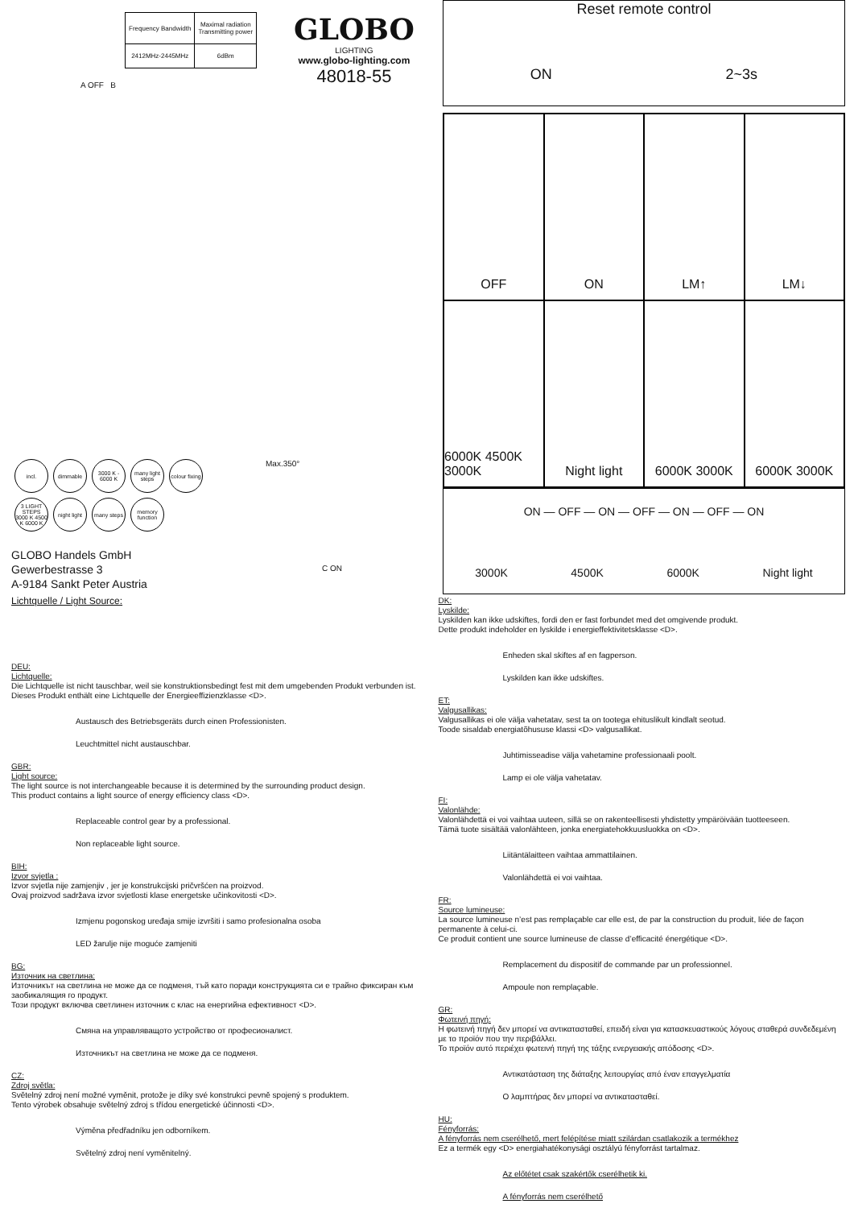| Frequency Bandwidth | Maximal radiation Transmitting power |
| 2412MHz-2445MHz | 6dBm |
GLOBO
LIGHTING
www.globo-lighting.com
48018-55
A OFF B
Max.350°
incl. dimmable 3000 K - 6000 K many light steps colour fixing 3 LIGHT STEPS 3000 K 4500 K 6000 K night light many steps memory function
C ON
GLOBO Handels GmbH
Gewerbestrasse 3
A-9184 Sankt Peter Austria
Reset remote control
ON 2~3s
OFF
ON
LM↑
LM↓
6000K 4500K 3000K
Night light
6000K 3000K
6000K 3000K
ON — OFF — ON — OFF — ON — OFF — ON
3000K 4500K 6000K Night light
Lichtquelle / Light Source:
DEU:
Lichtquelle:
Die Lichtquelle ist nicht tauschbar, weil sie konstruktionsbedingt fest mit dem umgebenden Produkt verbunden ist.
Dieses Produkt enthält eine Lichtquelle der Energieeffizienzklasse <D>.
Austausch des Betriebsgeräts durch einen Professionisten.
Leuchtmittel nicht austauschbar.
GBR:
Light source:
The light source is not interchangeable because it is determined by the surrounding product design.
This product contains a light source of energy efficiency class <D>.
Replaceable control gear by a professional.
Non replaceable light source.
BIH:
Izvor svjetla :
Izvor svjetla nije zamjenjiv , jer je konstrukcijski pričvršćen na proizvod.
Ovaj proizvod sadržava izvor svjetlosti klase energetske učinkovitosti <D>.
Izmjenu pogonskog uređaja smije izvršiti i samo profesionalna osoba
LED žarulje nije moguće zamjeniti
BG:
Източник на светлина:
Източникът на светлина не може да се подменя, тъй като поради конструкцията си е трайно фиксиран към заобикалящия го продукт.
Този продукт включва светлинен източник с клас на енергийна ефективност <D>.
Смяна на управляващото устройство от професионалист.
Източникът на светлина не може да се подменя.
CZ:
Zdroj světla:
Světelný zdroj není možné vyměnit, protože je díky své konstrukci pevně spojený s produktem.
Tento výrobek obsahuje světelný zdroj s třídou energetické účinnosti <D>.
Výměna předřadníku jen odborníkem.
Světelný zdroj není vyměnitelný.
DK:
Lyskilde:
Lyskilden kan ikke udskiftes, fordi den er fast forbundet med det omgivende produkt.
Dette produkt indeholder en lyskilde i energieffektivitetsklasse <D>.
Enheden skal skiftes af en fagperson.
Lyskilden kan ikke udskiftes.
ET:
Valgusallikas:
Valgusallikas ei ole välja vahetatav, sest ta on tootega ehituslikult kindlalt seotud.
Toode sisaldab energiatõhususe klassi <D> valgusallikat.
Juhtimisseadise välja vahetamine professionaali poolt.
Lamp ei ole välja vahetatav.
FI:
Valonlähde:
Valonlähdettä ei voi vaihtaa uuteen, sillä se on rakenteellisesti yhdistetty ympäröivään tuotteeseen.
Tämä tuote sisältää valonlähteen, jonka energiatehokkuusluokka on <D>.
Liitäntälaitteen vaihtaa ammattilainen.
Valonlähdettä ei voi vaihtaa.
FR:
Source lumineuse:
La source lumineuse n’est pas remplaçable car elle est, de par la construction du produit, liée de façon permanente à celui-ci.
Ce produit contient une source lumineuse de classe d’efficacité énergétique <D>.
Remplacement du dispositif de commande par un professionnel.
Ampoule non remplaçable.
GR:
Φωτεινή πηγή:
Η φωτεινή πηγή δεν μπορεί να αντικατασταθεί, επειδή είναι για κατασκευαστικούς λόγους σταθερά συνδεδεμένη με το προϊόν που την περιβάλλει.
Το προϊόν αυτό περιέχει φωτεινή πηγή της τάξης ενεργειακής απόδοσης <D>.
Αντικατάσταση της διάταξης λειτουργίας από έναν επαγγελματία
Ο λαμπτήρας δεν μπορεί να αντικατασταθεί.
HU:
Fényforrás:
A fényforrás nem cserélhető, mert felépítése miatt szilárdan csatlakozik a termékhez
Ez a termék egy <D> energiahatékonysági osztályú fényforrást tartalmaz.
Az előtétet csak szakértők cserélhetik ki.
A fényforrás nem cserélhető